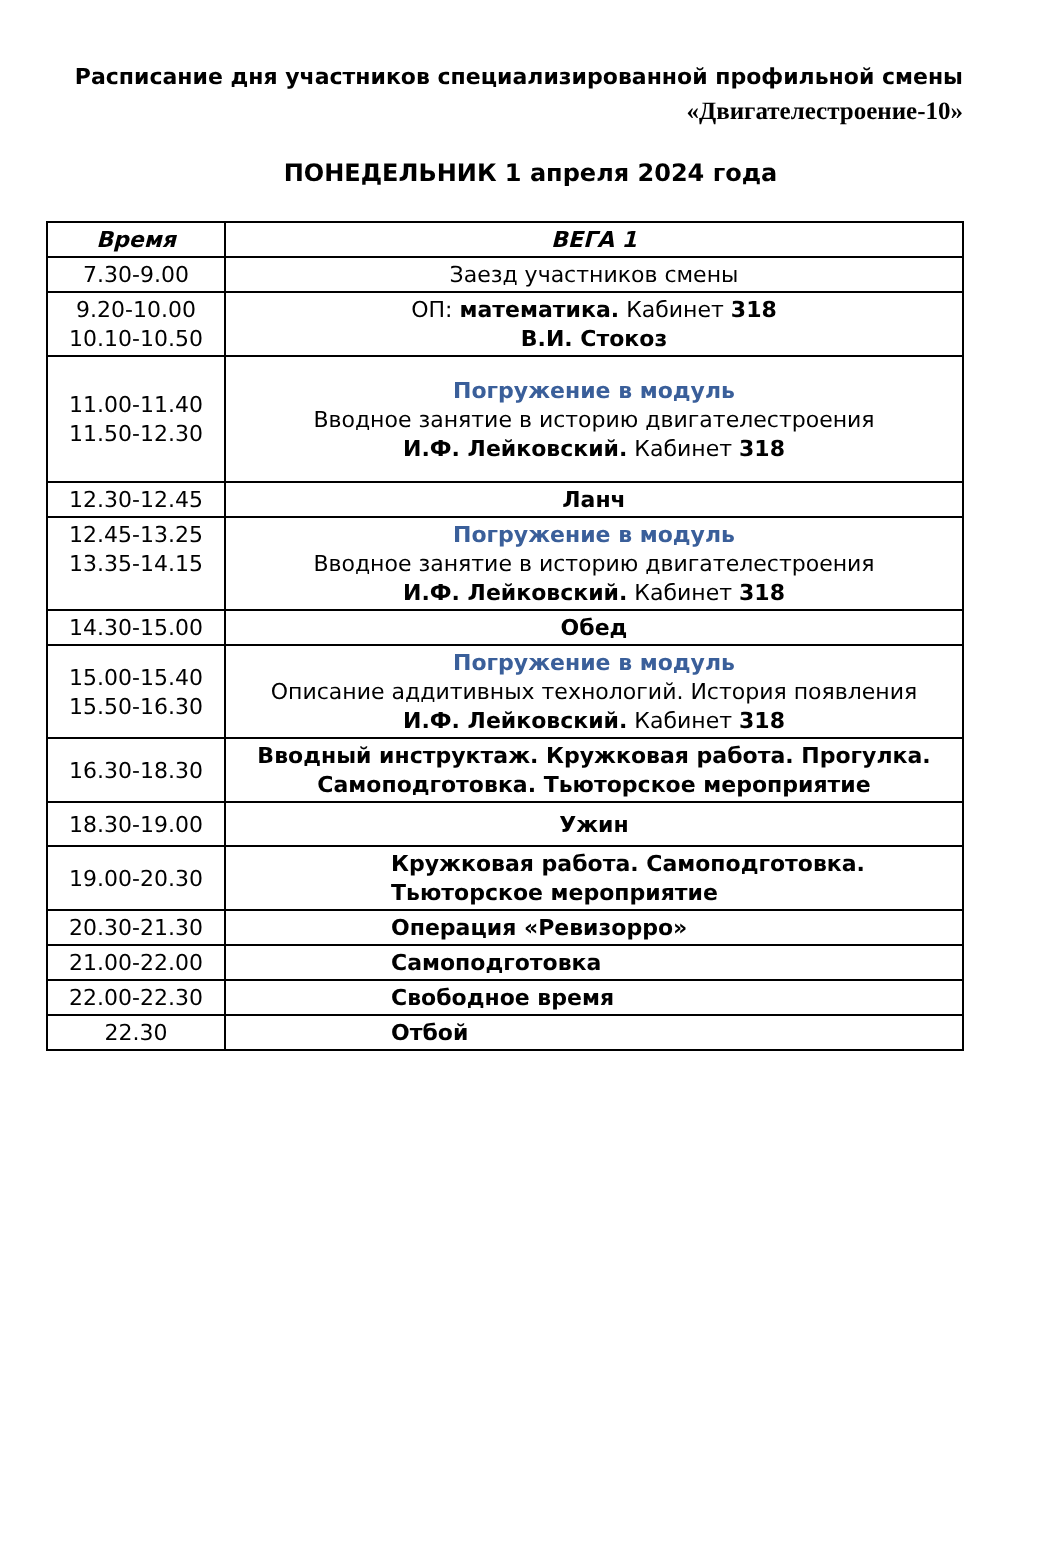Расписание дня участников специализированной профильной смены
«Двигателестроение-10»
ПОНЕДЕЛЬНИК 1 апреля 2024 года
| Время | ВЕГА 1 |
| --- | --- |
| 7.30-9.00 | Заезд участников смены |
| 9.20-10.00 10.10-10.50 | ОП: математика. Кабинет 318 В.И. Стокоз |
| 11.00-11.40 11.50-12.30 | Погружение в модуль Вводное занятие в историю двигателестроения И.Ф. Лейковский. Кабинет 318 |
| 12.30-12.45 | Ланч |
| 12.45-13.25 13.35-14.15 | Погружение в модуль Вводное занятие в историю двигателестроения И.Ф. Лейковский. Кабинет 318 |
| 14.30-15.00 | Обед |
| 15.00-15.40 15.50-16.30 | Погружение в модуль Описание аддитивных технологий. История появления И.Ф. Лейковский. Кабинет 318 |
| 16.30-18.30 | Вводный инструктаж. Кружковая работа. Прогулка. Самоподготовка. Тьюторское мероприятие |
| 18.30-19.00 | Ужин |
| 19.00-20.30 | Кружковая работа. Самоподготовка. Тьюторское мероприятие |
| 20.30-21.30 | Операция «Ревизорро» |
| 21.00-22.00 | Самоподготовка |
| 22.00-22.30 | Свободное время |
| 22.30 | Отбой |